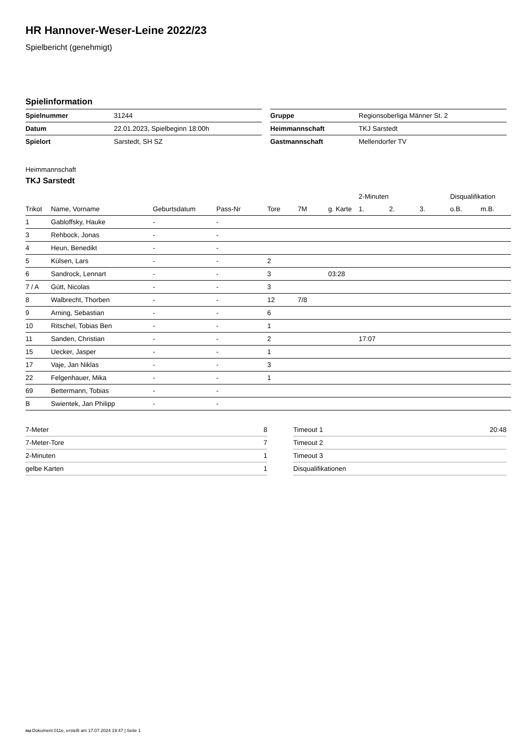HR Hannover-Weser-Leine 2022/23
Spielbericht (genehmigt)
Spielinformation
| Spielnummer | 31244 |
| Datum | 22.01.2023, Spielbeginn 18:00h |
| Spielort | Sarstedt, SH SZ |
| Gruppe | Regionsoberliga Männer St. 2 |
| Heimmannschaft | TKJ Sarstedt |
| Gastmannschaft | Mellendorfer TV |
Heimmannschaft
TKJ Sarstedt
| | | | | | | | 2-Minuten | | | Disqualifikation | |
| --- | --- | --- | --- | --- | --- | --- | --- | --- | --- | --- | --- |
| Trikot | Name, Vorname | Geburtsdatum | Pass-Nr | Tore | 7M | g. Karte | 1. | 2. | 3. | o.B. | m.B. |
| 1 | Gabloffsky, Hauke | - | - | | | | | | | | |
| 3 | Rehbock, Jonas | - | - | | | | | | | | |
| 4 | Heun, Benedikt | - | - | | | | | | | | |
| 5 | Külsen, Lars | - | - | 2 | | | | | | | |
| 6 | Sandrock, Lennart | - | - | 3 | | 03:28 | | | | | |
| 7 / A | Gütt, Nicolas | - | - | 3 | | | | | | | |
| 8 | Walbrecht, Thorben | - | - | 12 | 7/8 | | | | | | |
| 9 | Arning, Sebastian | - | - | 6 | | | | | | | |
| 10 | Ritschel, Tobias Ben | - | - | 1 | | | | | | | |
| 11 | Sanden, Christian | - | - | 2 | | | 17:07 | | | | |
| 15 | Uecker, Jasper | - | - | 1 | | | | | | | |
| 17 | Vaje, Jan Niklas | - | - | 3 | | | | | | | |
| 22 | Felgenhauer, Mika | - | - | 1 | | | | | | | |
| 69 | Bettermann, Tobias | - | - | | | | | | | | |
| B | Swientek, Jan Philipp | - | - | | | | | | | | |
| 7-Meter | 8 |
| 7-Meter-Tore | 7 |
| 2-Minuten | 1 |
| gelbe Karten | 1 |
| Timeout 1 | 20:48 |
| Timeout 2 | |
| Timeout 3 | |
| Disqualifikationen | |
nu.Dokument 011e, erstellt am 17.07.2024 19:47 | Seite 1